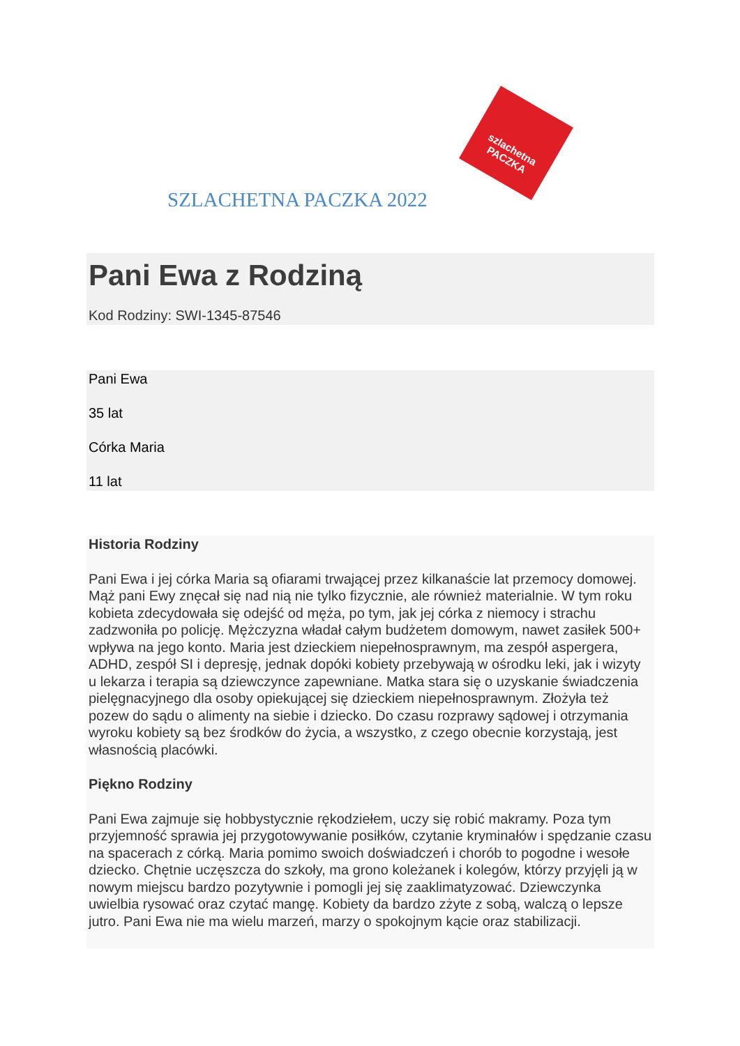szlachetna
PACZKA
SZLACHETNA PACZKA 2022
Pani Ewa z Rodziną
Kod Rodziny: SWI-1345-87546
Pani Ewa
35 lat
Córka Maria
11 lat
Historia Rodziny
Pani Ewa i jej córka Maria są ofiarami trwającej przez kilkanaście lat przemocy domowej. Mąż pani Ewy znęcał się nad nią nie tylko fizycznie, ale również materialnie. W tym roku kobieta zdecydowała się odejść od męża, po tym, jak jej córka z niemocy i strachu zadzwoniła po policję. Mężczyzna władał całym budżetem domowym, nawet zasiłek 500+ wpływa na jego konto. Maria jest dzieckiem niepełnosprawnym, ma zespół aspergera, ADHD, zespół SI i depresję, jednak dopóki kobiety przebywają w ośrodku leki, jak i wizyty u lekarza i terapia są dziewczynce zapewniane. Matka stara się o uzyskanie świadczenia pielęgnacyjnego dla osoby opiekującej się dzieckiem niepełnosprawnym. Złożyła też pozew do sądu o alimenty na siebie i dziecko. Do czasu rozprawy sądowej i otrzymania wyroku kobiety są bez środków do życia, a wszystko, z czego obecnie korzystają, jest własnością placówki.
Piękno Rodziny
Pani Ewa zajmuje się hobbystycznie rękodziełem, uczy się robić makramy. Poza tym przyjemność sprawia jej przygotowywanie posiłków, czytanie kryminałów i spędzanie czasu na spacerach z córką. Maria pomimo swoich doświadczeń i chorób to pogodne i wesołe dziecko. Chętnie uczęszcza do szkoły, ma grono koleżanek i kolegów, którzy przyjęli ją w nowym miejscu bardzo pozytywnie i pomogli jej się zaaklimatyzować. Dziewczynka uwielbia rysować oraz czytać mangę. Kobiety da bardzo zżyte z sobą, walczą o lepsze jutro. Pani Ewa nie ma wielu marzeń, marzy o spokojnym kącie oraz stabilizacji.